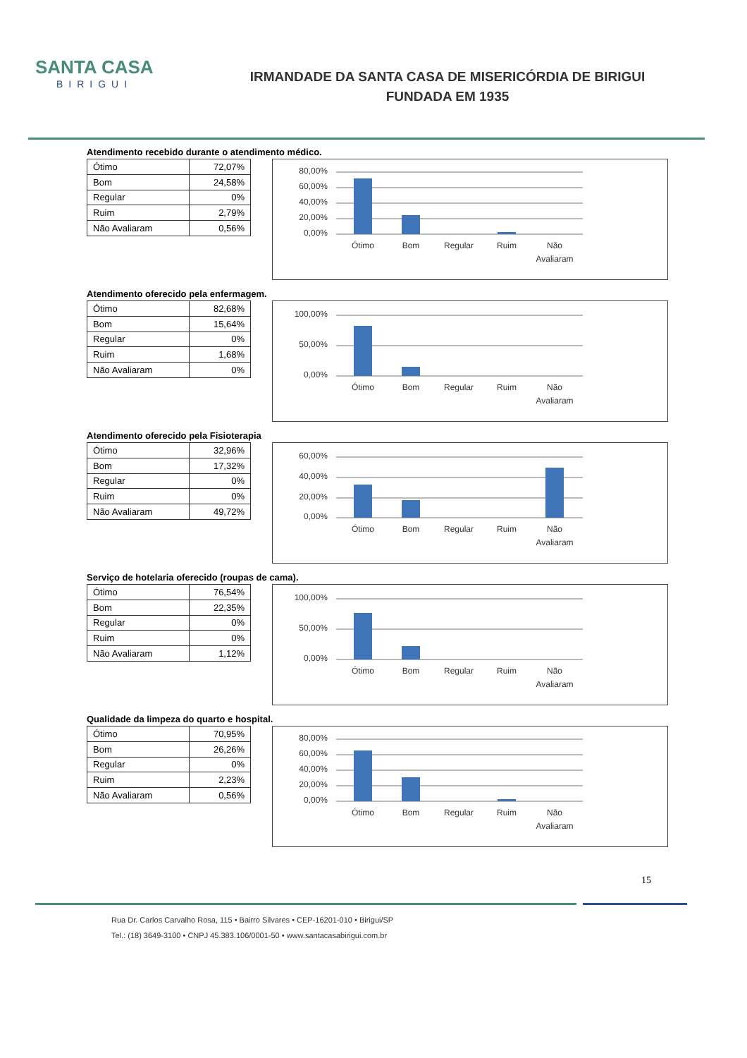SANTA CASA
BIRIGUI
IRMANDADE DA SANTA CASA DE MISERICÓRDIA DE BIRIGUI
FUNDADA EM 1935
Atendimento recebido durante o atendimento médico.
| Ótimo | 72,07% |
| Bom | 24,58% |
| Regular | 0% |
| Ruim | 2,79% |
| Não Avaliaram | 0,56% |
80,00%
60,00%
40,00%
20,00%
0,00%
Ótimo
Bom
Regular
Ruim
Não
Avaliaram
Atendimento oferecido pela enfermagem.
| Ótimo | 82,68% |
| Bom | 15,64% |
| Regular | 0% |
| Ruim | 1,68% |
| Não Avaliaram | 0% |
100,00%
50,00%
0,00%
Ótimo
Bom
Regular
Ruim
Não
Avaliaram
Atendimento oferecido pela Fisioterapia
| Ótimo | 32,96% |
| Bom | 17,32% |
| Regular | 0% |
| Ruim | 0% |
| Não Avaliaram | 49,72% |
60,00%
40,00%
20,00%
0,00%
Ótimo
Bom
Regular
Ruim
Não
Avaliaram
Serviço de hotelaria oferecido (roupas de cama).
| Ótimo | 76,54% |
| Bom | 22,35% |
| Regular | 0% |
| Ruim | 0% |
| Não Avaliaram | 1,12% |
100,00%
50,00%
0,00%
Ótimo
Bom
Regular
Ruim
Não
Avaliaram
Qualidade da limpeza do quarto e hospital.
| Ótimo | 70,95% |
| Bom | 26,26% |
| Regular | 0% |
| Ruim | 2,23% |
| Não Avaliaram | 0,56% |
80,00%
60,00%
40,00%
20,00%
0,00%
Ótimo
Bom
Regular
Ruim
Não
Avaliaram
15
Rua Dr. Carlos Carvalho Rosa, 115 • Bairro Silvares • CEP-16201-010 • Birigui/SP
Tel.: (18) 3649-3100 • CNPJ 45.383.106/0001-50 • www.santacasabirigui.com.br